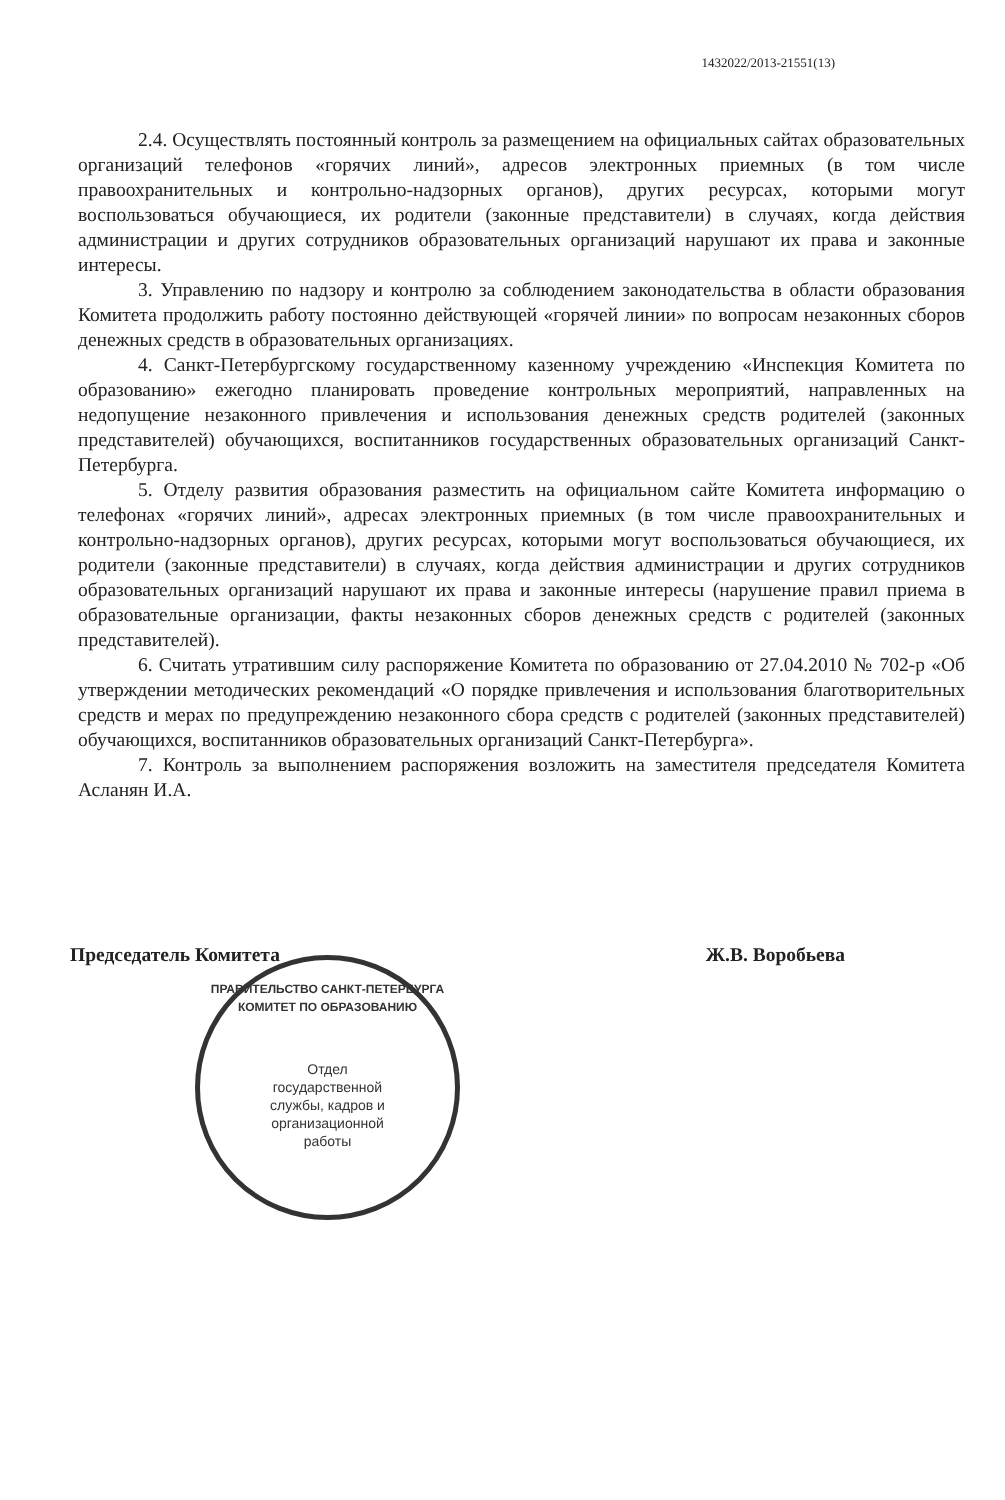1432022/2013-21551(13)
2.4. Осуществлять постоянный контроль за размещением на официальных сайтах образовательных организаций телефонов «горячих линий», адресов электронных приемных (в том числе правоохранительных и контрольно-надзорных органов), других ресурсах, которыми могут воспользоваться обучающиеся, их родители (законные представители) в случаях, когда действия администрации и других сотрудников образовательных организаций нарушают их права и законные интересы.
3. Управлению по надзору и контролю за соблюдением законодательства в области образования Комитета продолжить работу постоянно действующей «горячей линии» по вопросам незаконных сборов денежных средств в образовательных организациях.
4. Санкт-Петербургскому государственному казенному учреждению «Инспекция Комитета по образованию» ежегодно планировать проведение контрольных мероприятий, направленных на недопущение незаконного привлечения и использования денежных средств родителей (законных представителей) обучающихся, воспитанников государственных образовательных организаций Санкт-Петербурга.
5. Отделу развития образования разместить на официальном сайте Комитета информацию о телефонах «горячих линий», адресах электронных приемных (в том числе правоохранительных и контрольно-надзорных органов), других ресурсах, которыми могут воспользоваться обучающиеся, их родители (законные представители) в случаях, когда действия администрации и других сотрудников образовательных организаций нарушают их права и законные интересы (нарушение правил приема в образовательные организации, факты незаконных сборов денежных средств с родителей (законных представителей).
6. Считать утратившим силу распоряжение Комитета по образованию от 27.04.2010 № 702-р «Об утверждении методических рекомендаций «О порядке привлечения и использования благотворительных средств и мерах по предупреждению незаконного сбора средств с родителей (законных представителей) обучающихся, воспитанников образовательных организаций Санкт-Петербурга».
7. Контроль за выполнением распоряжения возложить на заместителя председателя Комитета Асланян И.А.
Председатель Комитета Ж.В. Воробьева
ПРАВИТЕЛЬСТВО САНКТ-ПЕТЕРБУРГА КОМИТЕТ ПО ОБРАЗОВАНИЮ
Отдел
государственной
службы, кадров и
организационной
работы